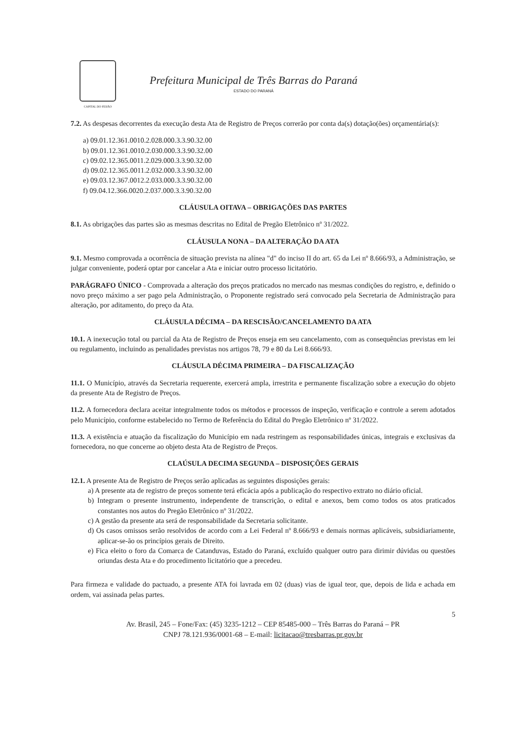CAPITAL DO FEIJÃO
Prefeitura Municipal de Três Barras do Paraná
ESTADO DO PARANÁ
7.2. As despesas decorrentes da execução desta Ata de Registro de Preços correrão por conta da(s) dotação(ões) orçamentária(s):
a) 09.01.12.361.0010.2.028.000.3.3.90.32.00
b) 09.01.12.361.0010.2.030.000.3.3.90.32.00
c) 09.02.12.365.0011.2.029.000.3.3.90.32.00
d) 09.02.12.365.0011.2.032.000.3.3.90.32.00
e) 09.03.12.367.0012.2.033.000.3.3.90.32.00
f) 09.04.12.366.0020.2.037.000.3.3.90.32.00
CLÁUSULA OITAVA – OBRIGAÇÕES DAS PARTES
8.1. As obrigações das partes são as mesmas descritas no Edital de Pregão Eletrônico nº 31/2022.
CLÁUSULA NONA – DA ALTERAÇÃO DA ATA
9.1. Mesmo comprovada a ocorrência de situação prevista na alínea "d" do inciso II do art. 65 da Lei nº 8.666/93, a Administração, se julgar conveniente, poderá optar por cancelar a Ata e iniciar outro processo licitatório.
PARÁGRAFO ÚNICO - Comprovada a alteração dos preços praticados no mercado nas mesmas condições do registro, e, definido o novo preço máximo a ser pago pela Administração, o Proponente registrado será convocado pela Secretaria de Administração para alteração, por aditamento, do preço da Ata.
CLÁUSULA DÉCIMA – DA RESCISÃO/CANCELAMENTO DA ATA
10.1. A inexecução total ou parcial da Ata de Registro de Preços enseja em seu cancelamento, com as consequências previstas em lei ou regulamento, incluindo as penalidades previstas nos artigos 78, 79 e 80 da Lei 8.666/93.
CLÁUSULA DÉCIMA PRIMEIRA – DA FISCALIZAÇÃO
11.1. O Município, através da Secretaria requerente, exercerá ampla, irrestrita e permanente fiscalização sobre a execução do objeto da presente Ata de Registro de Preços.
11.2. A fornecedora declara aceitar integralmente todos os métodos e processos de inspeção, verificação e controle a serem adotados pelo Município, conforme estabelecido no Termo de Referência do Edital do Pregão Eletrônico nº 31/2022.
11.3. A existência e atuação da fiscalização do Município em nada restringem as responsabilidades únicas, integrais e exclusivas da fornecedora, no que concerne ao objeto desta Ata de Registro de Preços.
CLAÚSULA DECIMA SEGUNDA – DISPOSIÇÕES GERAIS
12.1. A presente Ata de Registro de Preços serão aplicadas as seguintes disposições gerais:
a) A presente ata de registro de preços somente terá eficácia após a publicação do respectivo extrato no diário oficial.
b) Integram o presente instrumento, independente de transcrição, o edital e anexos, bem como todos os atos praticados constantes nos autos do Pregão Eletrônico nº 31/2022.
c) A gestão da presente ata será de responsabilidade da Secretaria solicitante.
d) Os casos omissos serão resolvidos de acordo com a Lei Federal nº 8.666/93 e demais normas aplicáveis, subsidiariamente, aplicar-se-ão os princípios gerais de Direito.
e) Fica eleito o foro da Comarca de Catanduvas, Estado do Paraná, excluído qualquer outro para dirimir dúvidas ou questões oriundas desta Ata e do procedimento licitatório que a precedeu.
Para firmeza e validade do pactuado, a presente ATA foi lavrada em 02 (duas) vias de igual teor, que, depois de lida e achada em ordem, vai assinada pelas partes.
5
Av. Brasil, 245 – Fone/Fax: (45) 3235-1212 – CEP 85485-000 – Três Barras do Paraná – PR
CNPJ 78.121.936/0001-68 – E-mail: licitacao@tresbarras.pr.gov.br